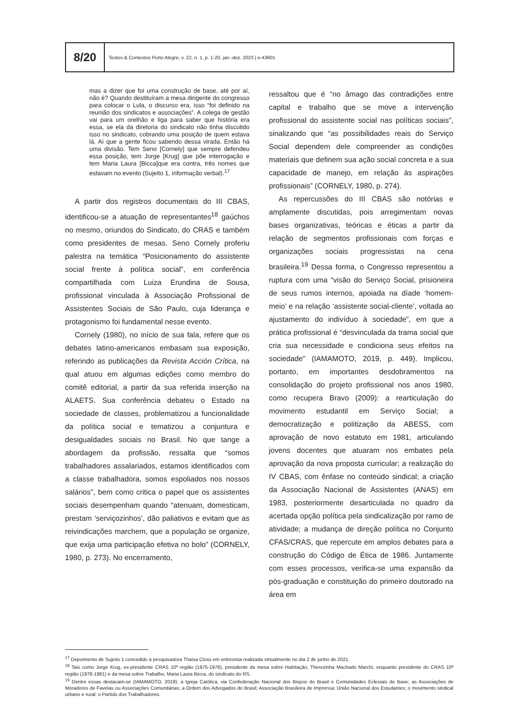8/20
Textos & Contextos Porto Alegre, v. 22, n. 1, p. 1-20, jan.-dez. 2023 | e-43601
mas a dizer que foi uma construção de base, até por aí, não é? Quando destituíram a mesa dirigente do congresso para colocar o Lula, o discurso era, isso “foi definido na reunião dos sindicatos e associações”. A colega de gestão vai para um orelhão e liga para saber que história era essa, se ela da diretoria do sindicato não tinha discutido isso no sindicato, cobrando uma posição de quem estava lá. Aí que a gente ficou sabendo dessa virada. Então há uma divisão. Tem Seno [Cornely] que sempre defendeu essa posição, tem Jorge [Krug] que põe interrogação e tem Maria Laura [Bicca]que era contra, três nomes que estavam no evento (Sujeito 1, informação verbal).<sup>17</sup>
A partir dos registros documentais do III CBAS, identificou-se a atuação de representantes<sup>18</sup> gaúchos no mesmo, oriundos do Sindicato, do CRAS e também como presidentes de mesas. Seno Cornely proferiu palestra na temática “Posicionamento do assistente social frente à política social”, em conferência compartilhada com Luiza Erundina de Sousa, profissional vinculada à Associação Profissional de Assistentes Sociais de São Paulo, cuja liderança e protagonismo foi fundamental nesse evento.
Cornely (1980), no início de sua fala, refere que os debates latino-americanos embasam sua exposição, referindo as publicações da Revista Acción Crítica, na qual atuou em algumas edições como membro do comitê editorial, a partir da sua referida inserção na ALAETS. Sua conferência debateu o Estado na sociedade de classes, problematizou a funcionalidade da política social e tematizou a conjuntura e desigualdades sociais no Brasil. No que tange a abordagem da profissão, ressalta que “somos trabalhadores assalariados, estamos identificados com a classe trabalhadora, somos espoliados nos nossos salários”, bem como critica o papel que os assistentes sociais desempenham quando “atenuam, domesticam, prestam ‘serviçozinhos’, dão paliativos e evitam que as reivindicações marchem, que a população se organize, que exija uma participação efetiva no bolo” (CORNELY, 1980, p. 273). No encerramento,
ressaltou que é “no âmago das contradições entre capital e trabalho que se move a intervenção profissional do assistente social nas políticas sociais”, sinalizando que “as possibilidades reais do Serviço Social dependem dele compreender as condições materiais que definem sua ação social concreta e a sua capacidade de manejo, em relação às aspirações profissionais” (CORNELY, 1980, p. 274).
As repercussões do III CBAS são notórias e amplamente discutidas, pois arregimentam novas bases organizativas, teóricas e éticas a partir da relação de segmentos profissionais com forças e organizações sociais progressistas na cena brasileira.<sup>19</sup> Dessa forma, o Congresso representou a ruptura com uma “visão do Serviço Social, prisioneira de seus rumos internos, apoiada na díade ‘homem-meio’ e na relação ‘assistente social-cliente’, voltada ao ajustamento do indivíduo à sociedade”, em que a prática profissional é “desvinculada da trama social que cria sua necessidade e condiciona seus efeitos na sociedade” (IAMAMOTO, 2019, p. 449). Implicou, portanto, em importantes desdobramentos na consolidação do projeto profissional nos anos 1980, como recupera Bravo (2009): a rearticulação do movimento estudantil em Serviço Social; a democratização e politização da ABESS, com aprovação de novo estatuto em 1981, articulando jovens docentes que atuaram nos embates pela aprovação da nova proposta curricular; a realização do IV CBAS, com ênfase no conteúdo sindical; a criação da Associação Nacional de Assistentes (ANAS) em 1983, posteriormente desarticulada no quadro da acertada opção política pela sindicalização por ramo de atividade; a mudança de direção política no Conjunto CFAS/CRAS, que repercute em amplos debates para a construção do Código de Ética de 1986. Juntamente com esses processos, verifica-se uma expansão da pós-graduação e constituição do primeiro doutorado na área em
<sup>17</sup> Depoimento de Sujeito 1 concedido à pesquisadora Thaisa Closs em entrevista realizada virtualmente no dia 2 de junho de 2021.
<sup>18</sup> Tais como Jorge Krug, ex-presidente CRAS 10ª região (1975-1978), presidente da mesa sobre Habitação; Therezinha Machado Marchi, enquanto presidente do CRAS 10ª região (1978-1981) e da mesa sobre Trabalho, Maria Laura Bicca, do sindicato do RS.
<sup>19</sup> Dentre essas destacam-se (IAMAMOTO, 2019): a Igreja Católica, via Confederação Nacional dos Bispos do Brasil e Comunidades Eclesiais de Base; as Associações de Moradores de Favelas ou Associações Comunitárias; a Ordem dos Advogados do Brasil; Associação Brasileira de Imprensa; União Nacional dos Estudantes; o movimento sindical urbano e rural; o Partido dos Trabalhadores.